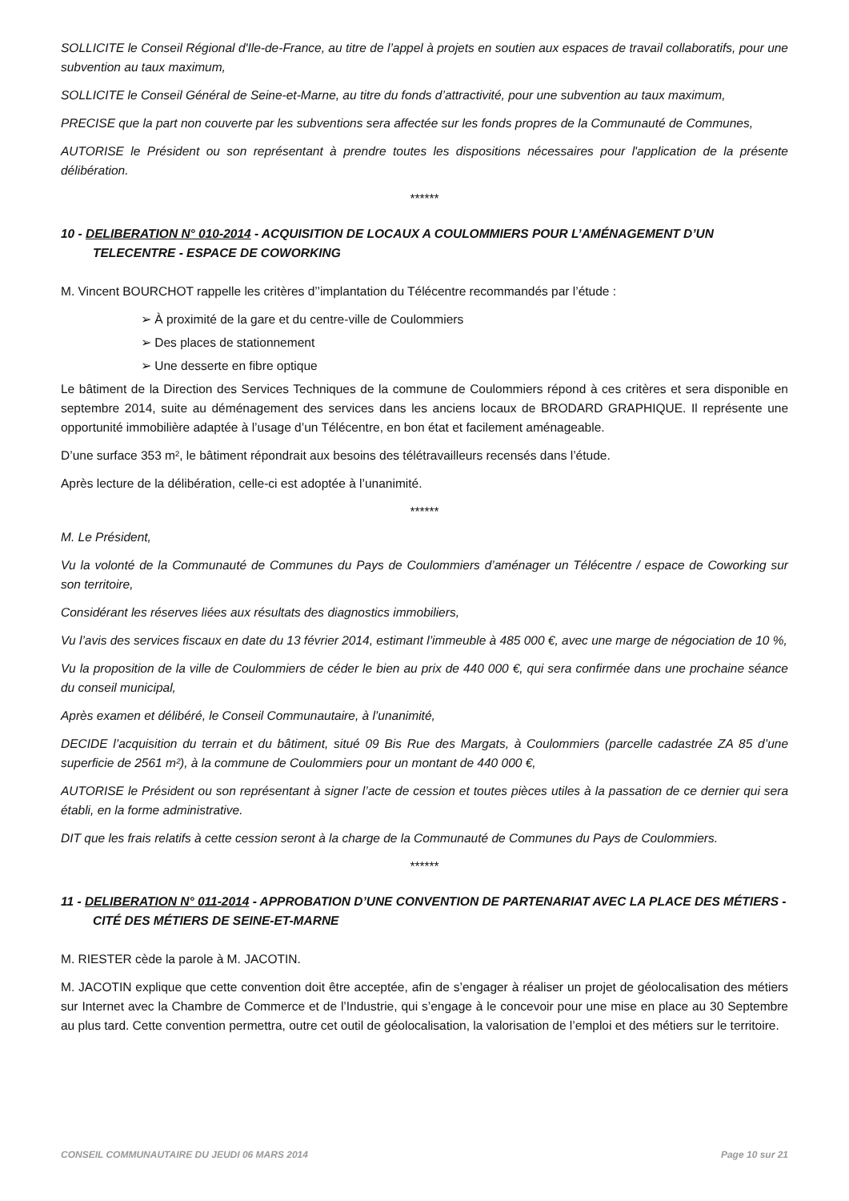SOLLICITE le Conseil Régional d'Ile-de-France, au titre de l’appel à projets en soutien aux espaces de travail collaboratifs, pour une subvention au taux maximum,
SOLLICITE le Conseil Général de Seine-et-Marne, au titre du fonds d’attractivité, pour une subvention au taux maximum,
PRECISE que la part non couverte par les subventions sera affectée sur les fonds propres de la Communauté de Communes,
AUTORISE le Président ou son représentant à prendre toutes les dispositions nécessaires pour l'application de la présente délibération.
******
10 - DELIBERATION N° 010-2014 - ACQUISITION DE LOCAUX A COULOMMIERS POUR L’AMÉNAGEMENT D’UN TELECENTRE - ESPACE DE COWORKING
M. Vincent BOURCHOT rappelle les critères d’’implantation du Télécentre recommandés par l’étude :
➢ À proximité de la gare et du centre-ville de Coulommiers
➢ Des places de stationnement
➢ Une desserte en fibre optique
Le bâtiment de la Direction des Services Techniques de la commune de Coulommiers répond à ces critères et sera disponible en septembre 2014, suite au déménagement des services dans les anciens locaux de BRODARD GRAPHIQUE. Il représente une opportunité immobilière adaptée à l’usage d’un Télécentre, en bon état et facilement aménageable.
D’une surface 353 m², le bâtiment répondrait aux besoins des télétravailleurs recensés dans l’étude.
Après lecture de la délibération, celle-ci est adoptée à l’unanimité.
******
M. Le Président,
Vu la volonté de la Communauté de Communes du Pays de Coulommiers d’aménager un Télécentre / espace de Coworking sur son territoire,
Considérant les réserves liées aux résultats des diagnostics immobiliers,
Vu l’avis des services fiscaux en date du 13 février 2014, estimant l’immeuble à 485 000 €, avec une marge de négociation de 10 %,
Vu la proposition de la ville de Coulommiers de céder le bien au prix de 440 000 €, qui sera confirmée dans une prochaine séance du conseil municipal,
Après examen et délibéré, le Conseil Communautaire, à l’unanimité,
DECIDE l’acquisition du terrain et du bâtiment, situé 09 Bis Rue des Margats, à Coulommiers (parcelle cadastrée ZA 85 d’une superficie de 2561 m²), à la commune de Coulommiers pour un montant de 440 000 €,
AUTORISE le Président ou son représentant à signer l’acte de cession et toutes pièces utiles à la passation de ce dernier qui sera établi, en la forme administrative.
DIT que les frais relatifs à cette cession seront à la charge de la Communauté de Communes du Pays de Coulommiers.
******
11 - DELIBERATION N° 011-2014 - APPROBATION D’UNE CONVENTION DE PARTENARIAT AVEC LA PLACE DES MÉTIERS - CITÉ DES MÉTIERS DE SEINE-ET-MARNE
M. RIESTER cède la parole à M. JACOTIN.
M. JACOTIN explique que cette convention doit être acceptée, afin de s’engager à réaliser un projet de géolocalisation des métiers sur Internet avec la Chambre de Commerce et de l’Industrie, qui s’engage à le concevoir pour une mise en place au 30 Septembre au plus tard. Cette convention permettra, outre cet outil de géolocalisation, la valorisation de l’emploi et des métiers sur le territoire.
CONSEIL COMMUNAUTAIRE DU JEUDI 06 MARS 2014 Page 10 sur 21